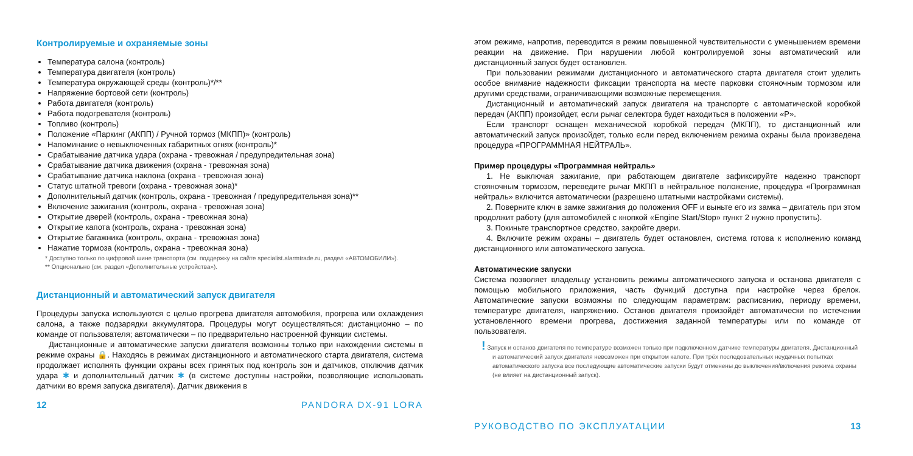Контролируемые и охраняемые зоны
Температура салона (контроль)
Температура двигателя (контроль)
Температура окружающей среды (контроль)*/**
Напряжение бортовой сети (контроль)
Работа двигателя (контроль)
Работа подогревателя (контроль)
Топливо (контроль)
Положение «Паркинг (АКПП) / Ручной тормоз (МКПП)» (контроль)
Напоминание о невыключенных габаритных огнях (контроль)*
Срабатывание датчика удара (охрана - тревожная / предупредительная зона)
Срабатывание датчика движения (охрана - тревожная зона)
Срабатывание датчика наклона (охрана - тревожная зона)
Статус штатной тревоги (охрана - тревожная зона)*
Дополнительный датчик (контроль, охрана - тревожная / предупредительная зона)**
Включение зажигания (контроль, охрана - тревожная зона)
Открытие дверей (контроль, охрана - тревожная зона)
Открытие капота (контроль, охрана - тревожная зона)
Открытие багажника (контроль, охрана - тревожная зона)
Нажатие тормоза (контроль, охрана - тревожная зона)
* Доступно только по цифровой шине транспорта (см. поддержку на сайте specialist.alarmtrade.ru, раздел «АВТОМОБИЛИ»).
** Опционально (см. раздел «Дополнительные устройства»).
Дистанционный и автоматический запуск двигателя
Процедуры запуска используются с целью прогрева двигателя автомобиля, прогрева или охлаждения салона, а также подзарядки аккумулятора. Процедуры могут осуществляться: дистанционно – по команде от пользователя; автоматически – по предварительно настроенной функции системы.
Дистанционные и автоматические запуски двигателя возможны только при нахождении системы в режиме охраны 🔒. Находясь в режимах дистанционного и автоматического старта двигателя, система продолжает исполнять функции охраны всех принятых под контроль зон и датчиков, отключив датчик удара ✱ и дополнительный датчик ✱ (в системе доступны настройки, позволяющие использовать датчики во время запуска двигателя). Датчик движения в
12 PANDORA DX-91 LORA
этом режиме, напротив, переводится в режим повышенной чувствительности с уменьшением времени реакции на движение. При нарушении любой контролируемой зоны автоматический или дистанционный запуск будет остановлен.
При пользовании режимами дистанционного и автоматического старта двигателя стоит уделить особое внимание надежности фиксации транспорта на месте парковки стояночным тормозом или другими средствами, ограничивающими возможные перемещения.
Дистанционный и автоматический запуск двигателя на транспорте с автоматической коробкой передач (АКПП) произойдет, если рычаг селектора будет находиться в положении «P».
Если транспорт оснащен механической коробкой передач (МКПП), то дистанционный или автоматический запуск произойдет, только если перед включением режима охраны была произведена процедура «ПРОГРАММНАЯ НЕЙТРАЛЬ».
Пример процедуры «Программная нейтраль»
1. Не выключая зажигание, при работающем двигателе зафиксируйте надежно транспорт стояночным тормозом, переведите рычаг МКПП в нейтральное положение, процедура «Программная нейтраль» включится автоматически (разрешено штатными настройками системы).
2. Поверните ключ в замке зажигания до положения OFF и выньте его из замка – двигатель при этом продолжит работу (для автомобилей с кнопкой «Engine Start/Stop» пункт 2 нужно пропустить).
3. Покиньте транспортное средство, закройте двери.
4. Включите режим охраны – двигатель будет остановлен, система готова к исполнению команд дистанционного или автоматического запуска.
Автоматические запуски
Система позволяет владельцу установить режимы автоматического запуска и останова двигателя с помощью мобильного приложения, часть функций доступна при настройке через брелок. Автоматические запуски возможны по следующим параметрам: расписанию, периоду времени, температуре двигателя, напряжению. Останов двигателя произойдёт автоматически по истечении установленного времени прогрева, достижения заданной температуры или по команде от пользователя.
! Запуск и останов двигателя по температуре возможен только при подключенном датчике температуры двигателя. Дистанционный и автоматический запуск двигателя невозможен при открытом капоте. При трёх последовательных неудачных попытках автоматического запуска все последующие автоматические запуски будут отменены до выключения/включения режима охраны (не влияет на дистанционный запуск).
РУКОВОДСТВО ПО ЭКСПЛУАТАЦИИ 13